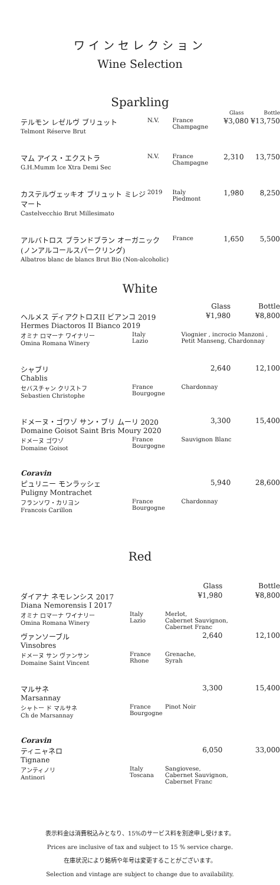ワインセレクション
Wine Selection
Sparkling
| | | | Glass | Bottle |
| --- | --- | --- | --- | --- |
| テルモン レゼルヴ ブリュット Telmont Réserve Brut | N.V. | France Champagne | ¥3,080 ¥13,750 | |
| マム アイス・エクストラ G.H.Mumm Ice Xtra Demi Sec | N.V. | France Champagne | 2,310 | 13,750 |
| カステルヴェッキオ ブリュット ミレジマート Castelvecchio Brut Millesimato | 2019 | Italy Piedmont | 1,980 | 8,250 |
| アルバトロス ブランドブラン オーガニック (ノンアルコールスパークリング) Albatros blanc de blancs Brut Bio (Non-alcoholic) | | France | 1,650 | 5,500 |
White
| | | | Glass | Bottle |
| --- | --- | --- | --- | --- |
| ヘルメス ディアクトロスII ビアンコ 2019 Hermes Diactoros II Bianco 2019 | | | ¥1,980 | ¥8,800 |
| オミナ ロマーナ ワイナリー Omina Romana Winery | Italy Lazio | Viognier , incrocio Manzoni , Petit Manseng, Chardonnay | | |
| シャブリ Chablis | | | 2,640 | 12,100 |
| セバスチャン クリストフ Sebastien Christophe | France Bourgogne | Chardonnay | | |
| ドメーヌ・ゴワゾ サン・ブリ ムーリ 2020 Domaine Goisot Saint Bris Moury 2020 | | | 3,300 | 15,400 |
| ドメーヌ ゴワゾ Domaine Goisot | France Bourgogne | Sauvignon Blanc | | |
| Coravin | | | | |
| ピュリニー モンラッシェ Puligny Montrachet | | | 5,940 | 28,600 |
| フランソワ・カリヨン Francois Carillon | France Bourgogne | Chardonnay | | |
Red
| | | | Glass | Bottle |
| --- | --- | --- | --- | --- |
| ダイアナ ネモレンシス 2017 Diana Nemorensis I 2017 | | | ¥1,980 | ¥8,800 |
| オミナ ロマーナ ワイナリー Omina Romana Winery | Italy Lazio | Merlot, Cabernet Sauvignon, Cabernet Franc | | |
| ヴァンソーブル Vinsobres | | | 2,640 | 12,100 |
| ドメーヌ サン ヴァンサン Domaine Saint Vincent | France Rhone | Grenache, Syrah | | |
| マルサネ Marsannay | | | 3,300 | 15,400 |
| シャトー ド マルサネ Ch de Marsannay | France Bourgogne | Pinot Noir | | |
| Coravin | | | | |
| ティニャネロ Tignane | | | 6,050 | 33,000 |
| アンティノリ Antinori | Italy Toscana | Sangiovese, Cabernet Sauvignon, Cabernet Franc | | |
表示料金は消費税込みとなり、15%のサービス料を別途申し受けます。
Prices are inclusive of tax and subject to 15 % service charge.
在庫状況により銘柄や年号は変更することがございます。
Selection and vintage are subject to change due to availability.